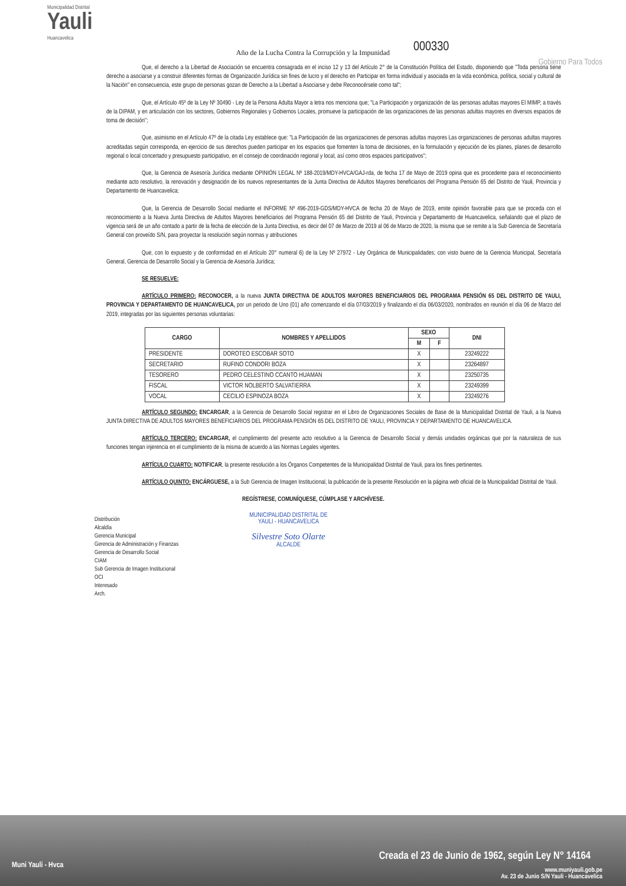Municipalidad Distrital
Yauli
Huancavelica
Gobierno Para Todos
000330
Año de la Lucha Contra la Corrupción y la Impunidad
Que, el derecho a la Libertad de Asociación se encuentra consagrada en el inciso 12 y 13 del Artículo 2° de la Constitución Política del Estado, disponiendo que "Toda persona tiene derecho a asociarse y a construir diferentes formas de Organización Jurídica sin fines de lucro y el derecho en Participar en forma individual y asociada en la vida económica, política, social y cultural de la Nación" en consecuencia, este grupo de personas gozan de Derecho a la Libertad a Asociarse y debe Reconocérsele como tal";
Que, el Artículo 45º de la Ley Nº 30490 - Ley de la Persona Adulta Mayor a letra nos menciona que; "La Participación y organización de las personas adultas mayores El MIMP, a través de la DIPAM, y en articulación con los sectores, Gobiernos Regionales y Gobiernos Locales, promueve la participación de las organizaciones de las personas adultas mayores en diversos espacios de toma de decisión";
Que, asimismo en el Artículo 47º de la citada Ley establece que: "La Participación de las organizaciones de personas adultas mayores Las organizaciones de personas adultas mayores acreditadas según corresponda, en ejercicio de sus derechos pueden participar en los espacios que fomenten la toma de decisiones, en la formulación y ejecución de los planes, planes de desarrollo regional o local concertado y presupuesto participativo, en el consejo de coordinación regional y local, así como otros espacios participativos";
Que, la Gerencia de Asesoría Jurídica mediante OPINIÓN LEGAL Nº 188-2019/MDY-HVCA/GAJ-rda, de fecha 17 de Mayo de 2019 opina que es procedente para el reconocimiento mediante acto resolutivo, la renovación y designación de los nuevos representantes de la Junta Directiva de Adultos Mayores beneficiarios del Programa Pensión 65 del Distrito de Yauli, Provincia y Departamento de Huancavelica;
Que, la Gerencia de Desarrollo Social mediante el INFORME Nº 496-2019-GDS/MDY-HVCA de fecha 20 de Mayo de 2019, emite opinión favorable para que se proceda con el reconocimiento a la Nueva Junta Directiva de Adultos Mayores beneficiarios del Programa Pensión 65 del Distrito de Yauli, Provincia y Departamento de Huancavelica, señalando que el plazo de vigencia será de un año contado a partir de la fecha de elección de la Junta Directiva, es decir del 07 de Marzo de 2019 al 06 de Marzo de 2020, la misma que se remite a la Sub Gerencia de Secretaría General con proveído S/N, para proyectar la resolución según normas y atribuciones
Que, con lo expuesto y de conformidad en el Artículo 20° numeral 6) de la Ley Nº 27972 - Ley Orgánica de Municipalidades; con visto bueno de la Gerencia Municipal, Secretaría General, Gerencia de Desarrollo Social y la Gerencia de Asesoría Jurídica;
SE RESUELVE:
ARTÍCULO PRIMERO: RECONOCER, a la nueva JUNTA DIRECTIVA DE ADULTOS MAYORES BENEFICIARIOS DEL PROGRAMA PENSIÓN 65 DEL DISTRITO DE YAULI, PROVINCIA Y DEPARTAMENTO DE HUANCAVELICA, por un periodo de Uno (01) año comenzando el día 07/03/2019 y finalizando el día 06/03/2020, nombrados en reunión el día 06 de Marzo del 2019, integradas por las siguientes personas voluntarias:
| CARGO | NOMBRES Y APELLIDOS | SEXO | | DNI |
| --- | --- | --- | --- | --- |
| | | M | F | |
| PRESIDENTE | DOROTEO ESCOBAR SOTO | X | | 23249222 |
| SECRETARIO | RUFINO CONDORI BOZA | X | | 23264897 |
| TESORERO | PEDRO CELESTINO CCANTO HUAMAN | X | | 23250735 |
| FISCAL | VICTOR NOLBERTO SALVATIERRA | X | | 23249399 |
| VOCAL | CECILIO ESPINOZA BOZA | X | | 23249276 |
ARTÍCULO SEGUNDO: ENCARGAR, a la Gerencia de Desarrollo Social registrar en el Libro de Organizaciones Sociales de Base de la Municipalidad Distrital de Yauli, a la Nueva JUNTA DIRECTIVA DE ADULTOS MAYORES BENEFICIARIOS DEL PROGRAMA PENSIÓN 65 DEL DISTRITO DE YAULI, PROVINCIA Y DEPARTAMENTO DE HUANCAVELICA.
ARTÍCULO TERCERO: ENCARGAR, el cumplimiento del presente acto resolutivo a la Gerencia de Desarrollo Social y demás unidades orgánicas que por la naturaleza de sus funciones tengan injerencia en el cumplimiento de la misma de acuerdo a las Normas Legales vigentes.
ARTÍCULO CUARTO: NOTIFICAR, la presente resolución a los Órganos Competentes de la Municipalidad Distrital de Yauli, para los fines pertinentes.
ARTÍCULO QUINTO: ENCÁRGUESE, a la Sub Gerencia de Imagen Institucional, la publicación de la presente Resolución en la página web oficial de la Municipalidad Distrital de Yauli.
REGÍSTRESE, COMUNÍQUESE, CÚMPLASE Y ARCHÍVESE.
Distribución
Alcaldía
Gerencia Municipal
Gerencia de Administración y Finanzas
Gerencia de Desarrollo Social
CIAM
Sub Gerencia de Imagen Institucional
OCI
Interesado
Arch.
MUNICIPALIDAD DISTRITAL DE
YAULI - HUANCAVELICA
Silvestre Soto Olarte
ALCALDE
Muni Yauli - Hvca
Creada el 23 de Junio de 1962, según Ley N° 14164
www.muniyauli.gob.pe
Av. 23 de Junio S/N Yauli - Huancavelica